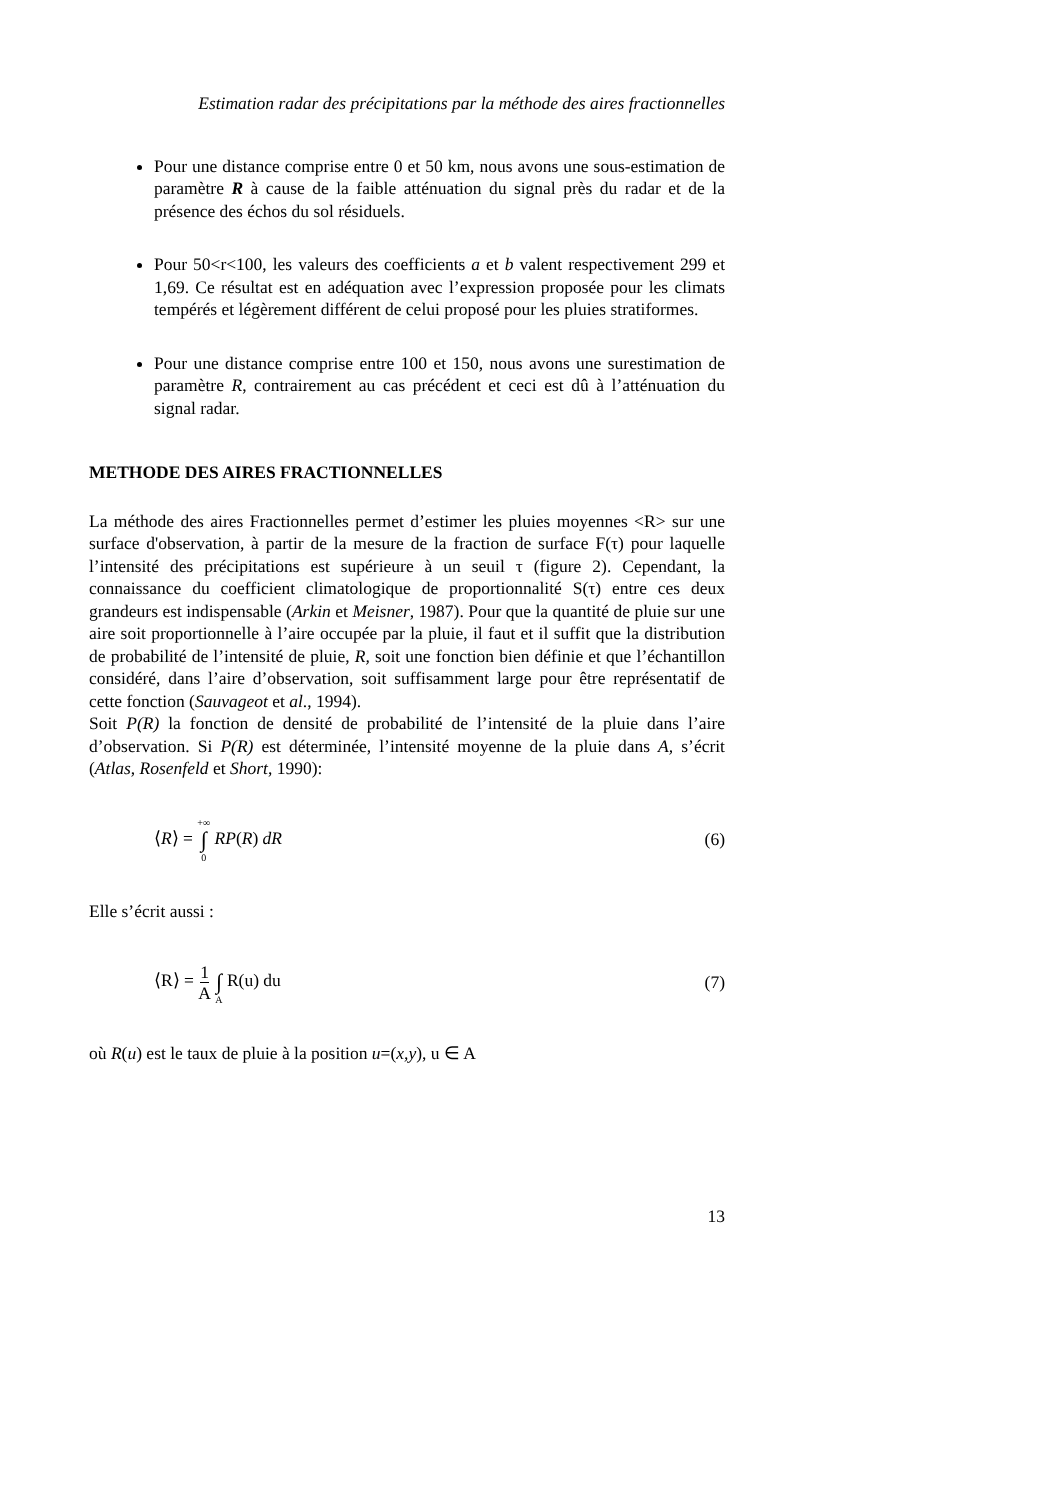Estimation radar des précipitations par la méthode des aires fractionnelles
Pour une distance comprise entre 0 et 50 km, nous avons une sous-estimation de paramètre R à cause de la faible atténuation du signal près du radar et de la présence des échos du sol résiduels.
Pour 50<r<100, les valeurs des coefficients a et b valent respectivement 299 et 1,69. Ce résultat est en adéquation avec l’expression proposée pour les climats tempérés et légèrement différent de celui proposé pour les pluies stratiformes.
Pour une distance comprise entre 100 et 150, nous avons une surestimation de paramètre R, contrairement au cas précédent et ceci est dû à l’atténuation du signal radar.
METHODE DES AIRES FRACTIONNELLES
La méthode des aires Fractionnelles permet d’estimer les pluies moyennes <R> sur une surface d'observation, à partir de la mesure de la fraction de surface F(τ) pour laquelle l’intensité des précipitations est supérieure à un seuil τ (figure 2). Cependant, la connaissance du coefficient climatologique de proportionnalité S(τ) entre ces deux grandeurs est indispensable (Arkin et Meisner, 1987). Pour que la quantité de pluie sur une aire soit proportionnelle à l’aire occupée par la pluie, il faut et il suffit que la distribution de probabilité de l’intensité de pluie, R, soit une fonction bien définie et que l’échantillon considéré, dans l’aire d’observation, soit suffisamment large pour être représentatif de cette fonction (Sauvageot et al., 1994).
Soit P(R) la fonction de densité de probabilité de l’intensité de la pluie dans l’aire d’observation. Si P(R) est déterminée, l’intensité moyenne de la pluie dans A, s’écrit (Atlas, Rosenfeld et Short, 1990):
⟨R⟩ = +∞ ∫ 0 RP(R) dR (6)
Elle s’écrit aussi :
⟨R⟩ = 1 A ∫ A R(u) du (7)
où R(u) est le taux de pluie à la position u=(x,y), u ∈ A
13